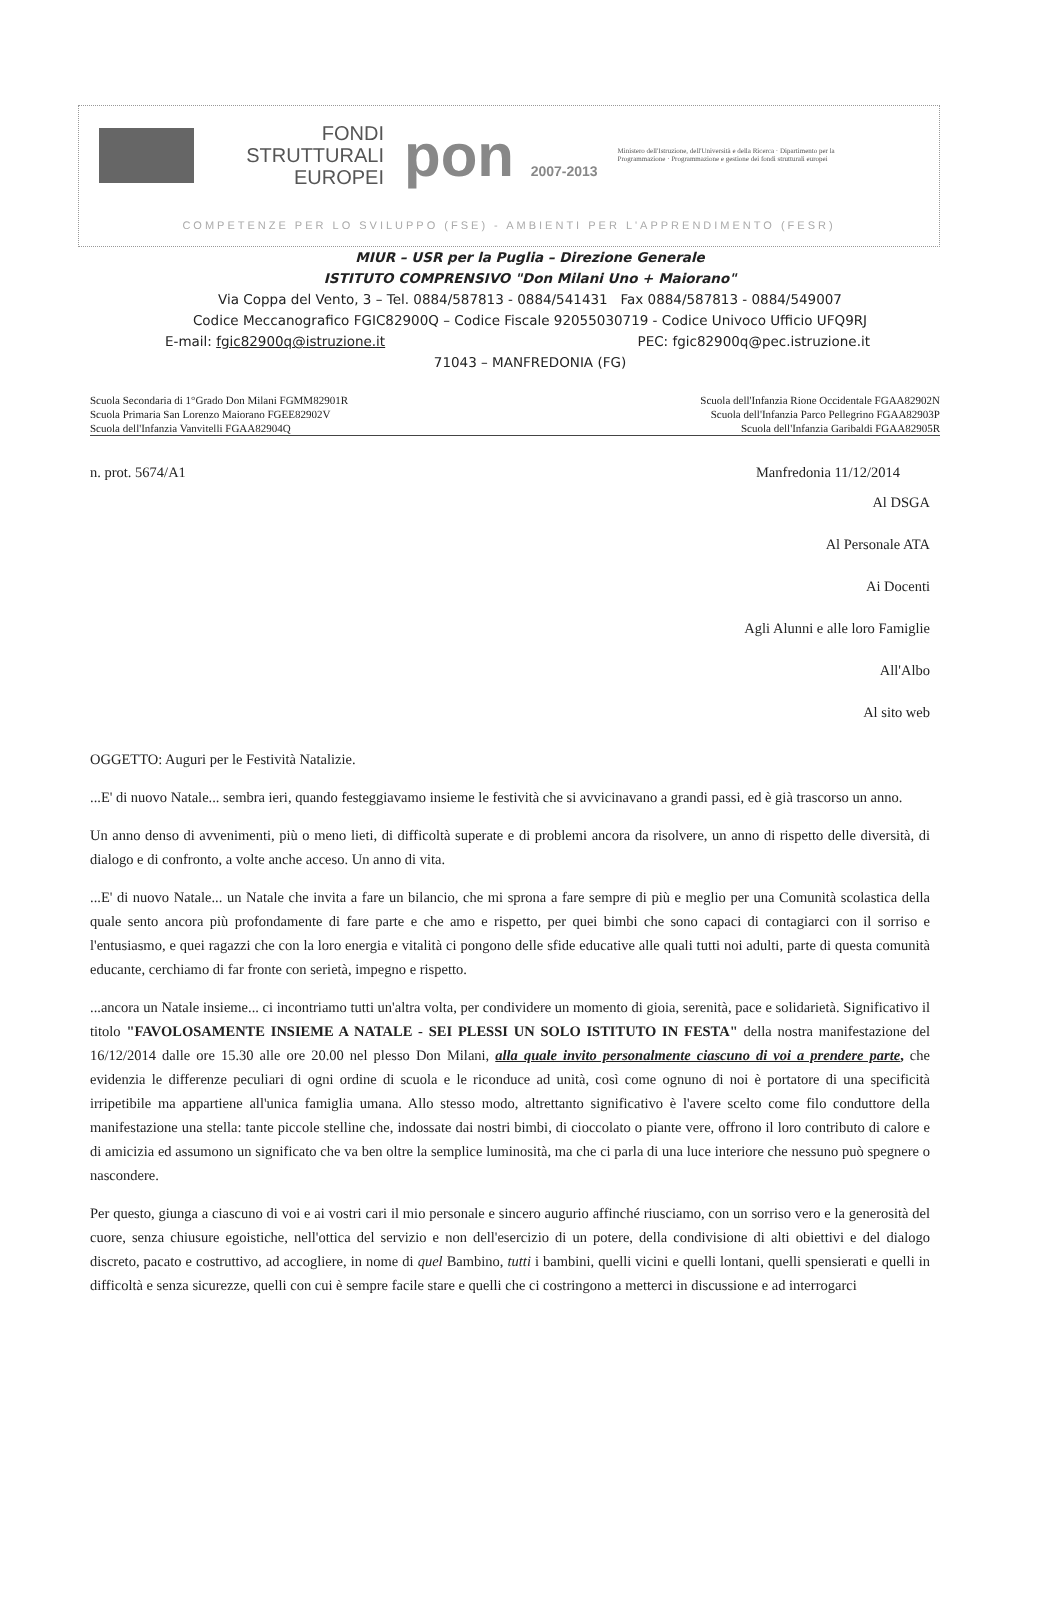FONDI
STRUTTURALI
EUROPEI
pon 2007-2013
Ministero dell'Istruzione, dell'Università e della Ricerca · Dipartimento per la Programmazione · Programmazione e gestione dei fondi strutturali europei
COMPETENZE PER LO SVILUPPO (FSE) - AMBIENTI PER L'APPRENDIMENTO (FESR)
MIUR – USR per la Puglia – Direzione Generale
ISTITUTO COMPRENSIVO "Don Milani Uno + Maiorano"
Via Coppa del Vento, 3 – Tel. 0884/587813 - 0884/541431 Fax 0884/587813 - 0884/549007
Codice Meccanografico FGIC82900Q – Codice Fiscale 92055030719 - Codice Univoco Ufficio UFQ9RJ
E-mail: fgic82900q@istruzione.it PEC: fgic82900q@pec.istruzione.it
71043 – MANFREDONIA (FG)
Scuola Secondaria di 1°Grado Don Milani FGMM82901R
Scuola Primaria San Lorenzo Maiorano FGEE82902V
Scuola dell'Infanzia Vanvitelli FGAA82904Q
Scuola dell'Infanzia Rione Occidentale FGAA82902N
Scuola dell'Infanzia Parco Pellegrino FGAA82903P
Scuola dell'Infanzia Garibaldi FGAA82905R
n. prot. 5674/A1 Manfredonia 11/12/2014
Al DSGA
Al Personale ATA
Ai Docenti
Agli Alunni e alle loro Famiglie
All'Albo
Al sito web
OGGETTO: Auguri per le Festività Natalizie.
...E' di nuovo Natale... sembra ieri, quando festeggiavamo insieme le festività che si avvicinavano a grandi passi, ed è già trascorso un anno.
Un anno denso di avvenimenti, più o meno lieti, di difficoltà superate e di problemi ancora da risolvere, un anno di rispetto delle diversità, di dialogo e di confronto, a volte anche acceso. Un anno di vita.
...E' di nuovo Natale... un Natale che invita a fare un bilancio, che mi sprona a fare sempre di più e meglio per una Comunità scolastica della quale sento ancora più profondamente di fare parte e che amo e rispetto, per quei bimbi che sono capaci di contagiarci con il sorriso e l'entusiasmo, e quei ragazzi che con la loro energia e vitalità ci pongono delle sfide educative alle quali tutti noi adulti, parte di questa comunità educante, cerchiamo di far fronte con serietà, impegno e rispetto.
...ancora un Natale insieme... ci incontriamo tutti un'altra volta, per condividere un momento di gioia, serenità, pace e solidarietà. Significativo il titolo "FAVOLOSAMENTE INSIEME A NATALE - SEI PLESSI UN SOLO ISTITUTO IN FESTA" della nostra manifestazione del 16/12/2014 dalle ore 15.30 alle ore 20.00 nel plesso Don Milani, alla quale invito personalmente ciascuno di voi a prendere parte, che evidenzia le differenze peculiari di ogni ordine di scuola e le riconduce ad unità, così come ognuno di noi è portatore di una specificità irripetibile ma appartiene all'unica famiglia umana. Allo stesso modo, altrettanto significativo è l'avere scelto come filo conduttore della manifestazione una stella: tante piccole stelline che, indossate dai nostri bimbi, di cioccolato o piante vere, offrono il loro contributo di calore e di amicizia ed assumono un significato che va ben oltre la semplice luminosità, ma che ci parla di una luce interiore che nessuno può spegnere o nascondere.
Per questo, giunga a ciascuno di voi e ai vostri cari il mio personale e sincero augurio affinché riusciamo, con un sorriso vero e la generosità del cuore, senza chiusure egoistiche, nell'ottica del servizio e non dell'esercizio di un potere, della condivisione di alti obiettivi e del dialogo discreto, pacato e costruttivo, ad accogliere, in nome di quel Bambino, tutti i bambini, quelli vicini e quelli lontani, quelli spensierati e quelli in difficoltà e senza sicurezze, quelli con cui è sempre facile stare e quelli che ci costringono a metterci in discussione e ad interrogarci